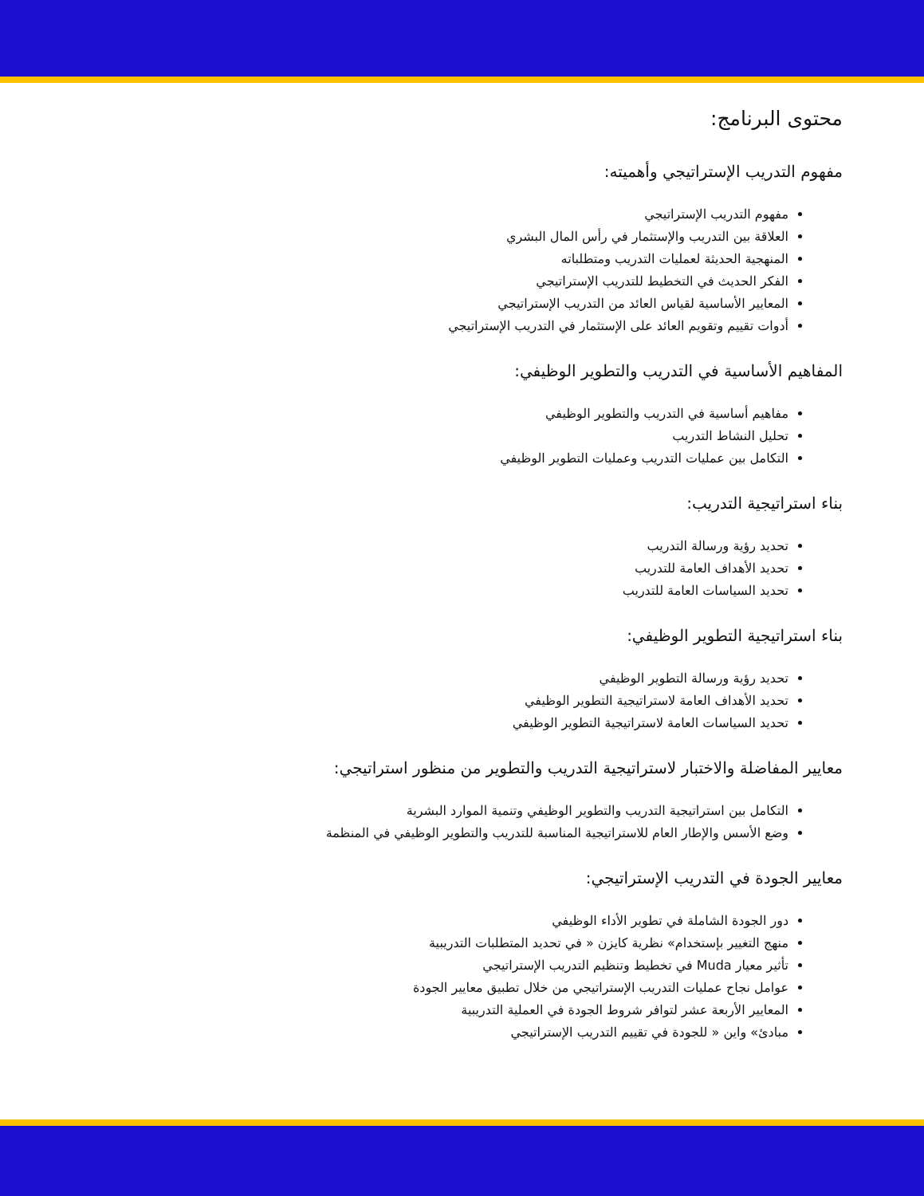محتوى البرنامج:
مفهوم التدريب الإستراتيجي وأهميته:
مفهوم التدريب الإستراتيجي
العلاقة بين التدريب والإستثمار في رأس المال البشري
المنهجية الحديثة لعمليات التدريب ومتطلباته
الفكر الحديث في التخطيط للتدريب الإستراتيجي
المعايير الأساسية لقياس العائد من التدريب الإستراتيجي
أدوات تقييم وتقويم العائد على الإستثمار في التدريب الإستراتيجي
المفاهيم الأساسية في التدريب والتطوير الوظيفي:
مفاهيم أساسية في التدريب والتطوير الوظيفي
تحليل النشاط التدريب
التكامل بين عمليات التدريب وعمليات التطوير الوظيفي
بناء استراتيجية التدريب:
تحديد رؤية ورسالة التدريب
تحديد الأهداف العامة للتدريب
تحديد السياسات العامة للتدريب
بناء استراتيجية التطوير الوظيفي:
تحديد رؤية ورسالة التطوير الوظيفي
تحديد الأهداف العامة لاستراتيجية التطوير الوظيفي
تحديد السياسات العامة لاستراتيجية التطوير الوظيفي
معايير المفاضلة والاختبار لاستراتيجية التدريب والتطوير من منظور استراتيجي:
التكامل بين استراتيجية التدريب والتطوير الوظيفي وتنمية الموارد البشرية
وضع الأسس والإطار العام للاستراتيجية المناسبة للتدريب والتطوير الوظيفي في المنظمة
معايير الجودة في التدريب الإستراتيجي:
دور الجودة الشاملة في تطوير الأداء الوظيفي
منهج التغيير بإستخدام» نظرية كايزن « في تحديد المتطلبات التدريبية
تأثير معيار Muda في تخطيط وتنظيم التدريب الإستراتيجي
عوامل نجاح عمليات التدريب الإستراتيجي من خلال تطبيق معايير الجودة
المعايير الأربعة عشر لتوافر شروط الجودة في العملية التدريبية
مبادئ» واين « للجودة في تقييم التدريب الإستراتيجي